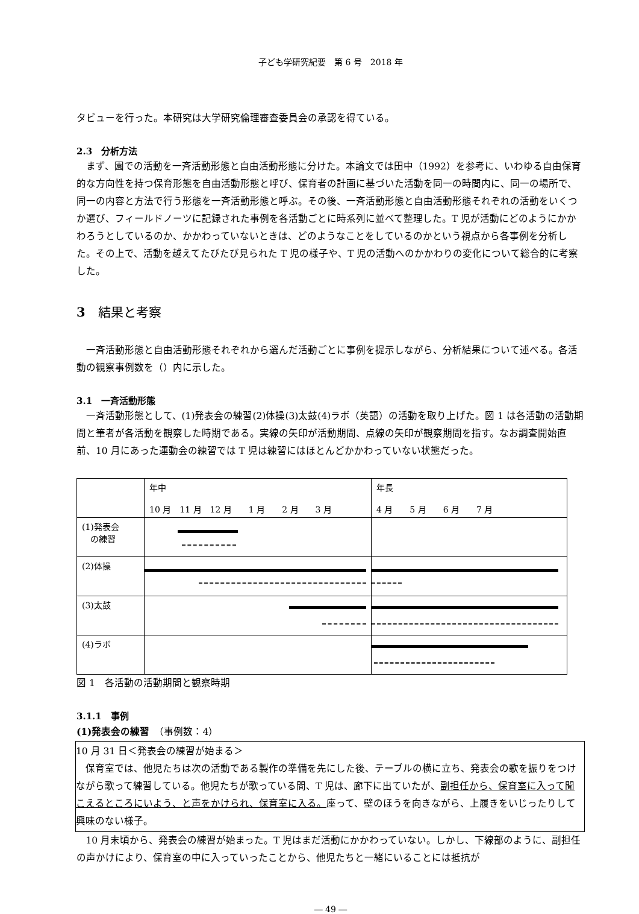子ども学研究紀要　第 6 号　2018 年
タビューを行った。本研究は大学研究倫理審査委員会の承認を得ている。
2.3　分析方法
まず、園での活動を一斉活動形態と自由活動形態に分けた。本論文では田中（1992）を参考に、いわゆる自由保育的な方向性を持つ保育形態を自由活動形態と呼び、保育者の計画に基づいた活動を同一の時間内に、同一の場所で、同一の内容と方法で行う形態を一斉活動形態と呼ぶ。その後、一斉活動形態と自由活動形態それぞれの活動をいくつか選び、フィールドノーツに記録された事例を各活動ごとに時系列に並べて整理した。T 児が活動にどのようにかかわろうとしているのか、かかわっていないときは、どのようなことをしているのかという視点から各事例を分析した。その上で、活動を越えてたびたび見られた T 児の様子や、T 児の活動へのかかわりの変化について総合的に考察した。
3　結果と考察
一斉活動形態と自由活動形態それぞれから選んだ活動ごとに事例を提示しながら、分析結果について述べる。各活動の観察事例数を（）内に示した。
3.1　一斉活動形態
一斉活動形態として、(1)発表会の練習(2)体操(3)太鼓(4)ラボ（英語）の活動を取り上げた。図 1 は各活動の活動期間と筆者が各活動を観察した時期である。実線の矢印が活動期間、点線の矢印が観察期間を指す。なお調査開始直前、10 月にあった運動会の練習では T 児は練習にはほとんどかかわっていない状態だった。
| | 年中 10 月 11 月 12 月 1 月 2 月 3 月 | 年長 4 月 5 月 6 月 7 月 |
| (1)発表会 の練習 | | |
| (2)体操 | | |
| (3)太鼓 | | |
| (4)ラボ | | |
図 1　各活動の活動期間と観察時期
3.1.1　事例
(1)発表会の練習　（事例数：4）
10 月 31 日＜発表会の練習が始まる＞
保育室では、他児たちは次の活動である製作の準備を先にした後、テーブルの横に立ち、発表会の歌を振りをつけながら歌って練習している。他児たちが歌っている間、T 児は、廊下に出ていたが、副担任から、保育室に入って聞こえるところにいよう、と声をかけられ、保育室に入る。座って、壁のほうを向きながら、上履きをいじったりして興味のない様子。
10 月末頃から、発表会の練習が始まった。T 児はまだ活動にかかわっていない。しかし、下線部のように、副担任の声かけにより、保育室の中に入っていったことから、他児たちと一緒にいることには抵抗が
― 49 ―